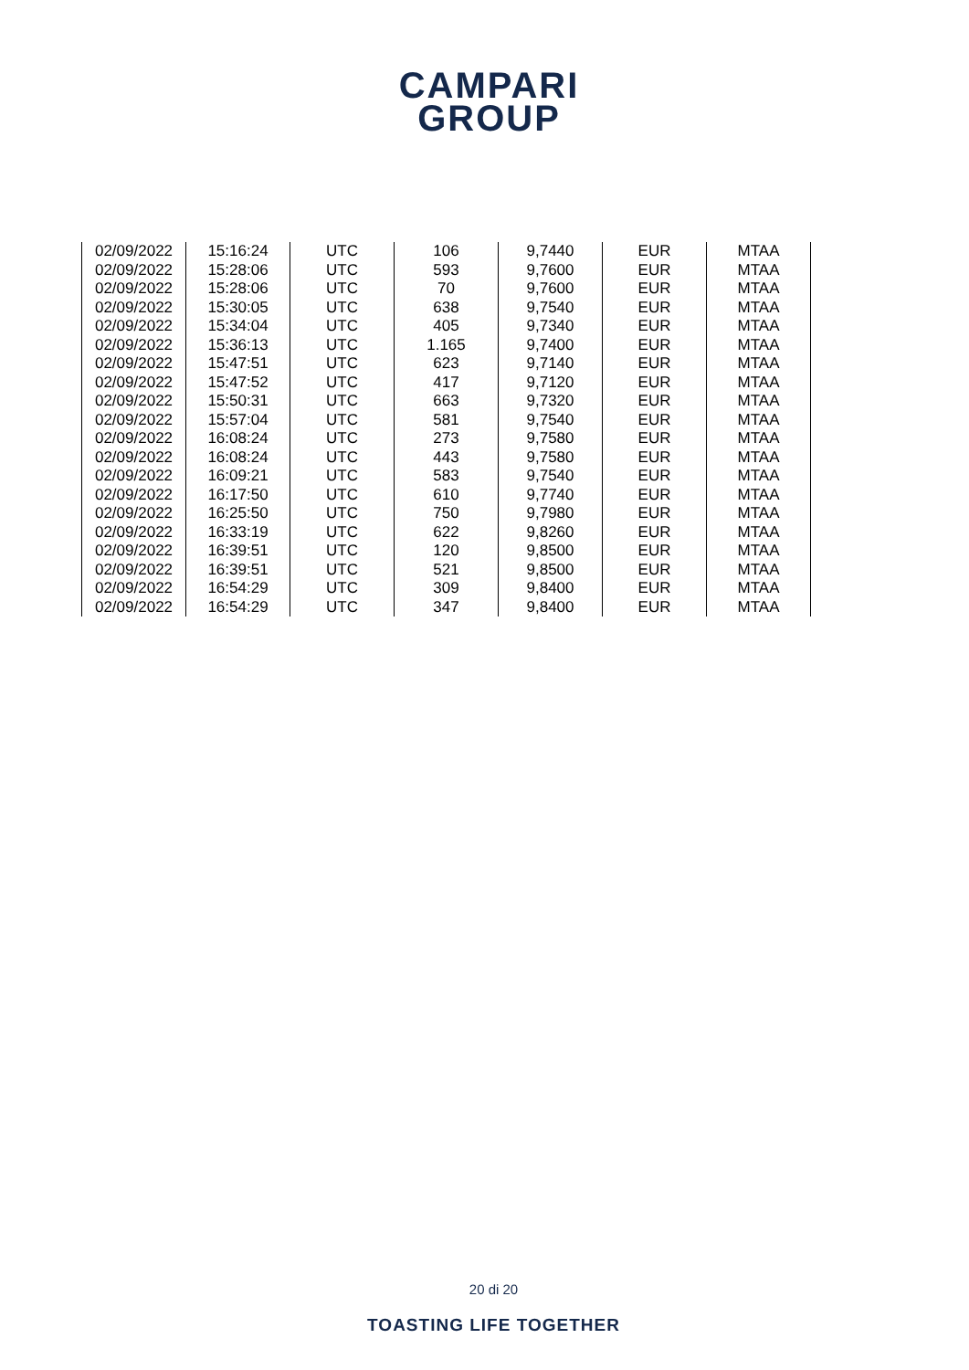CAMPARI
GROUP
| 02/09/2022 | 15:16:24 | UTC | 106 | 9,7440 | EUR | MTAA |
| 02/09/2022 | 15:28:06 | UTC | 593 | 9,7600 | EUR | MTAA |
| 02/09/2022 | 15:28:06 | UTC | 70 | 9,7600 | EUR | MTAA |
| 02/09/2022 | 15:30:05 | UTC | 638 | 9,7540 | EUR | MTAA |
| 02/09/2022 | 15:34:04 | UTC | 405 | 9,7340 | EUR | MTAA |
| 02/09/2022 | 15:36:13 | UTC | 1.165 | 9,7400 | EUR | MTAA |
| 02/09/2022 | 15:47:51 | UTC | 623 | 9,7140 | EUR | MTAA |
| 02/09/2022 | 15:47:52 | UTC | 417 | 9,7120 | EUR | MTAA |
| 02/09/2022 | 15:50:31 | UTC | 663 | 9,7320 | EUR | MTAA |
| 02/09/2022 | 15:57:04 | UTC | 581 | 9,7540 | EUR | MTAA |
| 02/09/2022 | 16:08:24 | UTC | 273 | 9,7580 | EUR | MTAA |
| 02/09/2022 | 16:08:24 | UTC | 443 | 9,7580 | EUR | MTAA |
| 02/09/2022 | 16:09:21 | UTC | 583 | 9,7540 | EUR | MTAA |
| 02/09/2022 | 16:17:50 | UTC | 610 | 9,7740 | EUR | MTAA |
| 02/09/2022 | 16:25:50 | UTC | 750 | 9,7980 | EUR | MTAA |
| 02/09/2022 | 16:33:19 | UTC | 622 | 9,8260 | EUR | MTAA |
| 02/09/2022 | 16:39:51 | UTC | 120 | 9,8500 | EUR | MTAA |
| 02/09/2022 | 16:39:51 | UTC | 521 | 9,8500 | EUR | MTAA |
| 02/09/2022 | 16:54:29 | UTC | 309 | 9,8400 | EUR | MTAA |
| 02/09/2022 | 16:54:29 | UTC | 347 | 9,8400 | EUR | MTAA |
20 di 20
TOASTING LIFE TOGETHER